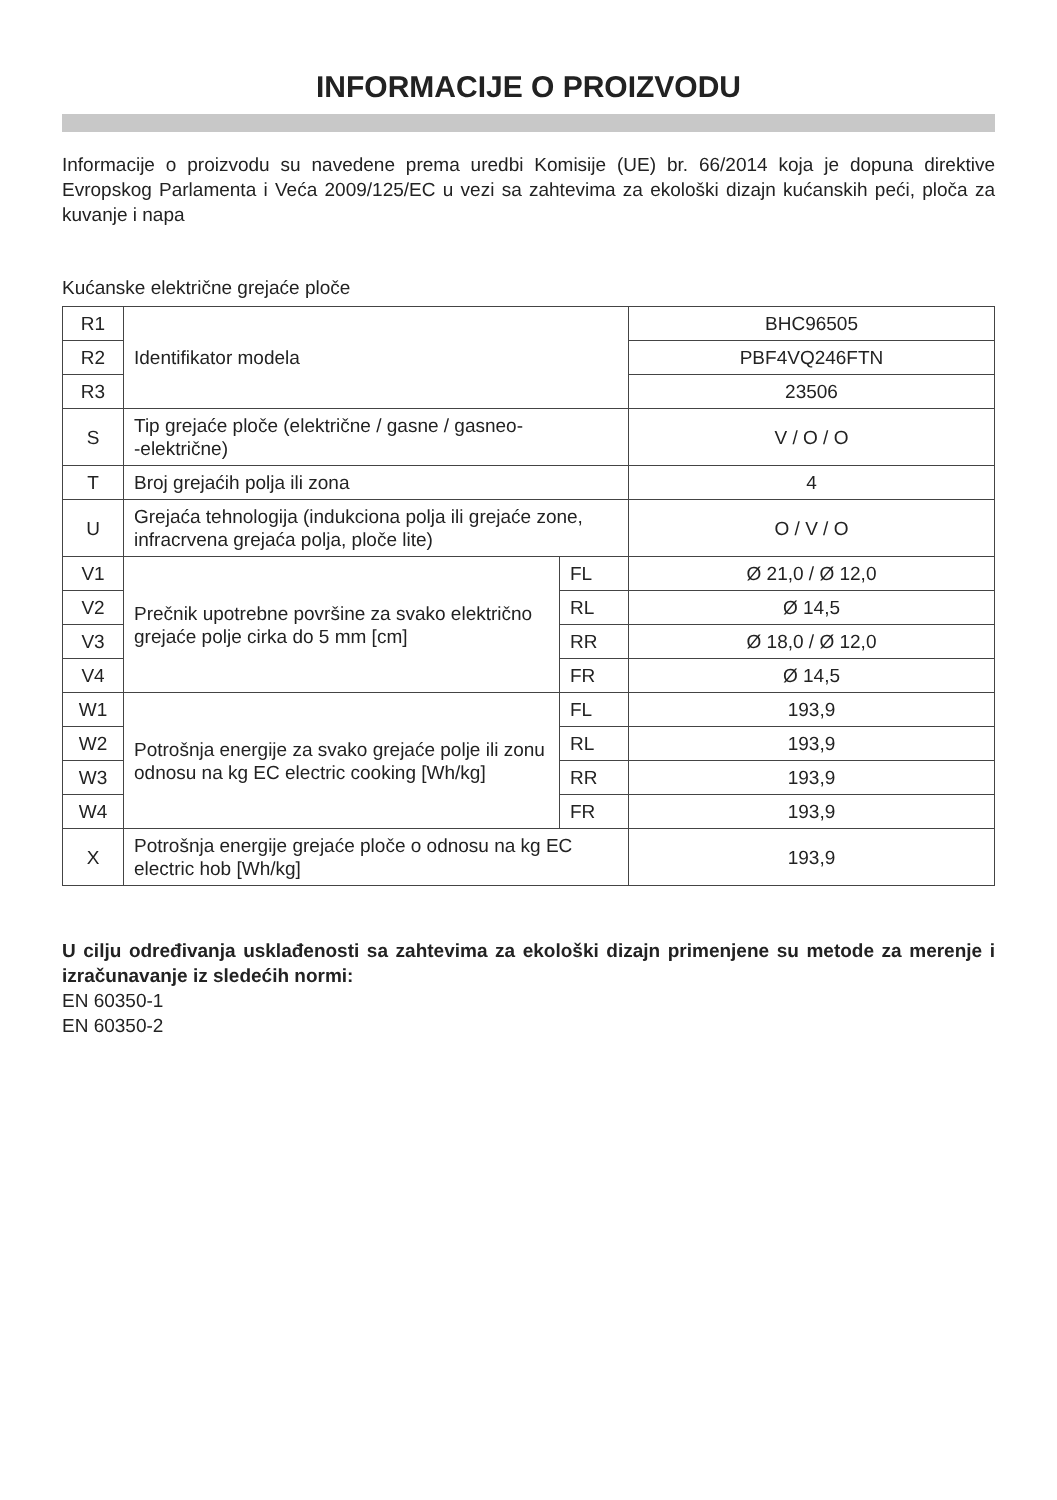INFORMACIJE O PROIZVODU
Informacije o proizvodu su navedene prema uredbi Komisije (UE) br. 66/2014 koja je dopuna direktive Evropskog Parlamenta i Veća 2009/125/EC u vezi sa zahtevima za ekološki dizajn kućanskih peći, ploča za kuvanje i napa
Kućanske električne grejaće ploče
| R1 | Identifikator modela | | BHC96505 |
| R2 | | | PBF4VQ246FTN |
| R3 | | | 23506 |
| S | Tip grejaće ploče (električne / gasne / gasneo- -električne) | | V / O / O |
| T | Broj grejaćih polja ili zona | | 4 |
| U | Grejaća tehnologija (indukciona polja ili grejaće zone, infracrvena grejaća polja, ploče lite) | | O / V / O |
| V1 | Prečnik upotrebne površine za svako električno grejaće polje cirka do 5 mm [cm] | FL | Ø 21,0 / Ø 12,0 |
| V2 | | RL | Ø 14,5 |
| V3 | | RR | Ø 18,0 / Ø 12,0 |
| V4 | | FR | Ø 14,5 |
| W1 | Potrošnja energije za svako grejaće polje ili zonu odnosu na kg EC electric cooking [Wh/kg] | FL | 193,9 |
| W2 | | RL | 193,9 |
| W3 | | RR | 193,9 |
| W4 | | FR | 193,9 |
| X | Potrošnja energije grejaće ploče o odnosu na kg EC electric hob [Wh/kg] | | 193,9 |
U cilju određivanja usklađenosti sa zahtevima za ekološki dizajn primenjene su metode za merenje i izračunavanje iz sledećih normi:
EN 60350-1
EN 60350-2